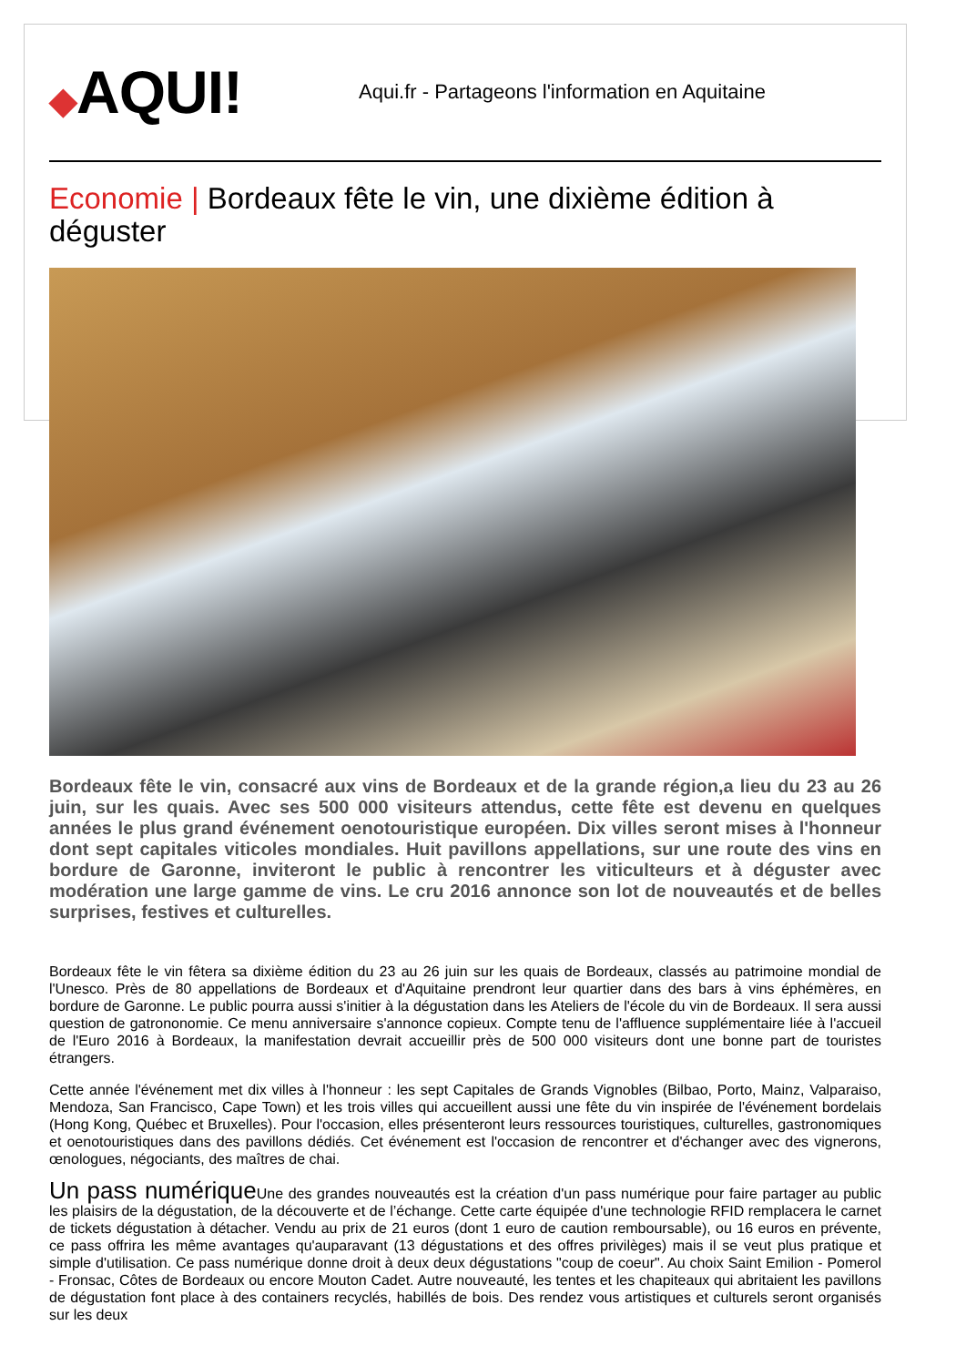◆AQUI!
Aqui.fr - Partageons l'information en Aquitaine
Economie | Bordeaux fête le vin, une dixième édition à déguster
Bordeaux fête le vin, consacré aux vins de Bordeaux et de la grande région,a lieu du 23 au 26 juin, sur les quais. Avec ses 500 000 visiteurs attendus, cette fête est devenu en quelques années le plus grand événement oenotouristique européen. Dix villes seront mises à l'honneur dont sept capitales viticoles mondiales. Huit pavillons appellations, sur une route des vins en bordure de Garonne, inviteront le public à rencontrer les viticulteurs et à déguster avec modération une large gamme de vins. Le cru 2016 annonce son lot de nouveautés et de belles surprises, festives et culturelles.
Bordeaux fête le vin fêtera sa dixième édition du 23 au 26 juin sur les quais de Bordeaux, classés au patrimoine mondial de l'Unesco. Près de 80 appellations de Bordeaux et d'Aquitaine prendront leur quartier dans des bars à vins éphémères, en bordure de Garonne. Le public pourra aussi s'initier à la dégustation dans les Ateliers de l'école du vin de Bordeaux. Il sera aussi question de gatrononomie. Ce menu anniversaire s'annonce copieux. Compte tenu de l'affluence supplémentaire liée à l'accueil de l'Euro 2016 à Bordeaux, la manifestation devrait accueillir près de 500 000 visiteurs dont une bonne part de touristes étrangers.
Cette année l'événement met dix villes à l'honneur : les sept Capitales de Grands Vignobles (Bilbao, Porto, Mainz, Valparaiso, Mendoza, San Francisco, Cape Town) et les trois villes qui accueillent aussi une fête du vin inspirée de l'événement bordelais (Hong Kong, Québec et Bruxelles). Pour l'occasion, elles présenteront leurs ressources touristiques, culturelles, gastronomiques et oenotouristiques dans des pavillons dédiés. Cet événement est l'occasion de rencontrer et d'échanger avec des vignerons, œnologues, négociants, des maîtres de chai.
Un pass numérique Une des grandes nouveautés est la création d'un pass numérique pour faire partager au public les plaisirs de la dégustation, de la découverte et de l’échange. Cette carte équipée d'une technologie RFID remplacera le carnet de tickets dégustation à détacher. Vendu au prix de 21 euros (dont 1 euro de caution remboursable), ou 16 euros en prévente, ce pass offrira les même avantages qu'auparavant (13 dégustations et des offres privilèges) mais il se veut plus pratique et simple d'utilisation. Ce pass numérique donne droit à deux deux dégustations "coup de coeur". Au choix Saint Emilion - Pomerol - Fronsac, Côtes de Bordeaux ou encore Mouton Cadet. Autre nouveauté, les tentes et les chapiteaux qui abritaient les pavillons de dégustation font place à des containers recyclés, habillés de bois. Des rendez vous artistiques et culturels seront organisés sur les deux